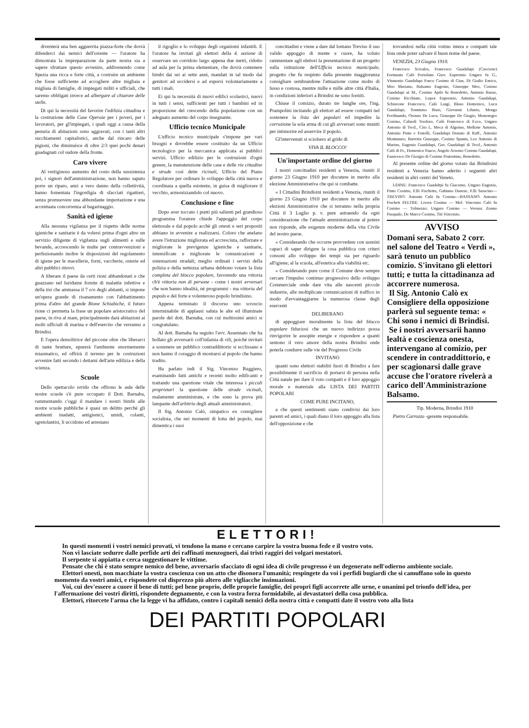diventerà una ben agguerrita piazza-forte che dovrà difenderci dai nemici dell'oriente — l'oratore ha dimostrata la impreparazione da parte nostra sia a sapere sfruttare questo avvenire, addivenendo come Spezia una ricca e forte città, a costruire un ambiente che fosse sufficiente ad accogliere altre migliaia e migliaia di famiglie, di impiegati militi e ufficiali, che saremo obbligati invece ad albergare al chiarore delle stelle.
Di qui la necessità del favorire l'edilizia cittadina e la costruzione delle Case Operaie per i poveri, per i lavoratori, per gl'impiegati, i quali oggi a causa della penuria di abitazioni sono aggravati, con i tanti altri succhiamenti capitalistici, anche dal rincaro delle pigioni, che diminuisce di oltre 2/3 quei pochi denari guadagnati col sudore della fronte.
Caro vivere
Al vertiginoso aumento del costo della sussistenza poi, i signori dell'amministrazione, non hanno saputo porre un riparo, anzi a vero danno della collettività, hanno fomentata l'ingordigia di sfacciati rigattieri, senza promuovere una abbondante importazione e una accentuata concorrenza al bagarinaggio.
Sanità ed igiene
Alla nessuna vigilanza per il rispetto delle norme igieniche e sanitarie è da volersi prima d'ogni altro un servizio diligente di vigilanza sugli alimenti e sulle bevande, accrescendo le multe per contravvenzioni e perfezionando inoltre le disposizioni del regolamento di igiene per le macellerie, forni, vaccherie, osterie ed altri pubblici ritrovi.
A liberare il paese da certi rioni abbandonati e che guazzano nel luridume fornite di malattie infettive e della tisi che ammassa il 7 o/o degli abitanti, si impone un'opera grande di risanamento con l'abbattimento prima d'altro del grande Rione Schiabiche, il futuro rione ci permetta la frase un popolare aristocratico del paese, in riva al mare, principalmente darà abitazioni ai molti ufficiali di marina e dell'esercito che verranno a Brindisi.
E l'opera demolitrice del piccone oltre che liberarci di tante brutture, epurerà l'ambiente enormemente miasmatico, ed offrirà il terreno per le costruzioni avvenire fatti secondo i dettami dell'arte edilizia e della scienza.
Scuole
Dello spettacolo orrido che offrono le aule delle nostre scuole s'è pure occupato il Dott. Barnaba, rammentando c'oggi il mandare i nostri bimbi alle nostre scuole pubbliche è quasi un delitto perchè gli ambienti inadatti, antigienici, umidi, colanti, sgretolantisi, li uccidono ed arrestano
il rigoglio e lo sviluppo degli organismi infantili. E l'oratore ha invitati gli elettori della 4. sezione di osservare un corridoio largo appena due metri, ridotto ad aula per la prima elementare, che dovrà contenere bimbi dai sei ai sette anni, mandati in tal modo dai genitori ad uccidersi e ad esporsi volontariamente a tutti i mali.
Ei qui la necessità di nuovi edifici scolastici, nuovi in tutti i sensi, sufficienti per tutti i bambini ed in proporzione del crescendo della popolazione con un adeguato aumento del corpo insegnante.
Ufficio tecnico Municipale
L'ufficio tecnico municipale s'impone per vari bisogni e dovrebbe essere costituito da un Ufficio tecnologico per la meccanica applicata ai pubblici servizi. Ufficio edilizio per le costruzioni d'ogni genere, la manutenzione delle case e delle vie cittadine e strade così dette ricinali, Ufficio del Piano Regolatore per ordinare lo sviluppo della città nuova e coordinata a quella esistente, in guisa di migliorare il vecchio, armonizzandolo col nuovo.
Conclusione e fine
Dopo aver toccato i punti più salienti pel grandioso programma l'oratore chiede l'appoggio del corpo elettorale e dal popolo acchè gli onesti e seri propositi abbiano in avvenire a realizzarsi. Coloro che anelano avere l'istruzione migliorata ed accresciuta, rafforzate e migliorate le previgenze igieniche e sanitarie, intensificate e migliorate le comunicazioni e sistemazioni stradali; meglio ordinati i servizi della polizia e della nettezza urbana debbono votare la lista completa del blocco popolare, favorendo una vittoria ch'è vittoria non di persone - come i nostri avversari che non hanno idealità, nè programmi - ma vittoria del popolo e del forte e volenteroso popolo brindisino.
Appena terminato il discorso uno scroscio interminabile di applausi saluta le alte ed illuminate parole del dott. Barnaba, con cui moltissimi amici si congratulano.
Al dott. Barnaba ha seguito l'avv. Assennato che ha bollato gli avversarii coll'infamia di vili, poichè invitati a sostenere un pubblico contraddittorio si ecclissano e non hanno il coraggio di mostrarsi al popolo che hanno tradito.
Ha parlato indi il Sig. Vincenzo Ruggiero, esaminando fatti antichi e recenti molto edificanti e trattando una questione vitale che interessa i piccoli proprietari la questione delle strade vicinali, malamente amministrate, e che sono la prova più lampante dell'arbitrio degli attuali amministratori.
Il Sig. Antonio Calò, simpatico ex consigliere socialista, che nei momenti di lotta del popolo, mai dimentica i suoi
concittadini e viene a dare dal lontano Treviso il suo valido appoggio di mente e cuore, ha voluto rammentare agli elettori la presentazione di un progetto sulla istituzione dell'Ufficio tecnico municipale, progetto che fu respinto dalla presente maggioranza consigliare sembrandone l'attuazione come molto di lusso e costosa, mentre mille e mille altre città d'Italia, in condizioni inferiori a Brindisi ne sono forniti.
Chiuse il comizio, durato tre lunghe ore, l'ing. Prampolini incitando gli elettori ad essere compatti nel sostenere la lista dei popolari ed impedire la corruzione la sola arma di cui gli avversari sono muniti per intimorire ed asservire il popolo.
Gl'intervenuti si sciolsero al grido di
VIVA IL BLOCCO!
Un'importante ordine del giorno
I nostri concittadini residenti a Venezia, riuniti il giorno 23 Giugno 1910 per discutere in merito alla elezione Amministrativa che qui si combatte.
« I Cittadini Brindisini residenti a Venezia, riuniti il giorno 23 Giugno 1910 per discutere in merito alle elezioni Amministrative che si terranno nella propria Città il 3 Luglio p. v. pure astraendo da ogni considerazione che l'attuale amministrazione al potere non risponde, alle esigenze moderne della vita Civile del nostro paese.
« Considerando che occorre provvedere con uomini capaci di saper dirigere la cosa pubblica con criteri consoni allo sviluppo dei tempi sia per riguardo all'igiene; al la scuola, all'estetica alla viabilità etc.
« Considerando pure come il Comune deve sempre cercare l'impulso continuo progressivo dello sviluppo Commerciale onde dare vita alle nascenti piccole industrie, alle moltiplicate comunicazioni di traffico in modo d'avvantaggiarne la numerosa classe degli esercenti
DELIBERANO
di appoggiare moralmente la lista del blocco popolare fiduciosi che un nuovo indirizzo possa rinvigorire le assopite energie e rispondere a quanti sentono il vero amore della nostra Brindisi onde poterla condurre sulle vie del Progresso Civile
INVITANO
quanti sono elettori stabiliti fuori di Brindisi a fare possibilmente il sacrificio di portarsi di persona nella Città natale per dare il voto compatti e il loro appoggio morale e materiale alla LISTA DEI PARTITI POPOLARI
COME PURE INCITANO,
a che questi sentimenti siano condivisi dai loro parenti ed amici, i quali diano il loro appoggio alla lista dell'opposizione e che
trovandosi nella città votino intera e compatti tale lista onde poter salvare il buon nome del paese.
VENEZIA, 23 Giugno 1910.
Francesco Scivales, Francesco Guadalupi (Cascione) Fortunato Calò Portolano Giov. Eupremio Ungaro fu G., Vitanonio Guadalupi Fusco Cosimo di Gius. Di Giulio Enrico, Meo Mariano, Balsamo Eugenio, Giuseppe Meo, Cosimo Guadalupi ui M., Cosimo Apile fu Benedetto, Antonio Russo, Cosimo Ricchiuto, Lopez Eupremio, Antonio Guadalupi, Schiavone Francesco, Calò Luigi, Blaso Domenico, Luca Guadalupi, Tommaso Biasi, Giovanni Libario, Menga Ferdinando, Oronzo De Luca, Giuseppe De Giogio, Monenegro Cosimo, Caluedi Teodoro, Calò Francesco di F.sco, Ungaro Antonio di Tecd., Cito L. Meca di Algonso, Mellone Antonio, Antonio Pinto e Fratelli, Guadalupi Donato di Raff., Antonio Montanaro, Barretta Giuseppe, Cosimo Spunta, Leo Antonio di Marino, Eugenio Guadalupi, Gav. Guadalupi di Tecd., Antonio Calò di Fr., Domenico Fuaco, Angelo Arsenio Cosimo Guadalupi, Faancesco De Giorgio di Cosimo Prutentino, Benedetto.
Al presente ordine del giorno votato dai Brindisini residenti a Venezia hanno aderito i seguenti altri residenti in altri centri del Veneto.
UDINE: Francesco Guadaltpi fu Giacomo, Ungaro Eugenio, Pinto Cosimo, F.lli Fischetto, Gabtano Danese, F.lli Saracino—TREVISO: Antonin Calò fu Cosimo—BASSANO: Antonio Fischett FELTRE: Livera Cosimo — Mel: Vincenzo Calò fu Cosimo — Tolmezzo: Ungaro Cosimo — Verona: Zonno Pasquale, De Marco Cosimo, Titi Vincenzo.
AVVISO
Domani sera, Sabato 2 corr. nel salone del Teatro « Verdi », sarà tenuto un pubblico comizio. S'invitano gli elettori tutti; e tutta la cittadinanza ad accorrere numerosa.
Il Sig. Antonio Calò ex Consigliere della opposizione parlerà sul seguente tema: « Chi sono i nemici di Brindisi.
Se i nostri avversarii hanno lealtà e coscienza onesta, intervengano al comizio, per scendere in contraddittorio, e per scagionarsi dalle grave accuse che l'oratore rivelerà a carico dell'Amministrazione Balsamo.
Tip. Moderna, Brindisi 1910
Pietro Carrozzo -gerente responsabile.
ELETTORI!
In questi momenti i vostri nemici provati, vi tendono la mano e cercano carpire la vostra buona fede e il vostro voto.
Non vi lasciate sedurre dalle perfide arti dei raffinati menzogneri, dai tristi raggiri dei volgari mestatori.
Il serpente si appiatta e cerca suggestionare le vittime.
Pensate che chi è stato sempre nemico del bene, avversario sfacciato di ogni idea di civile progresso è un degenerato nell'odierno ambiente sociale.
Elettori onesti, non macchiate la vostra coscienza con un atto che disonora l'umanità; respingete da voi i perfidi bugiardi che si camuffano solo in questo momento da vostri amici, e rispondete col disprezzo più altero alle vigliacche insinuazioni.
Voi, cui dev'essere a cuore il bene di tutti; pel bene proprio, delle proprie famiglie, dei propri figli accorrete alle urne, e unanimi pel trionfo dell'idea, per l'affermazione dei vostri diritti, rispondete degnamente, e con la vostra forza formidabile, ai devastatori della cosa pubblica.
Elettori, ritorcete l'arma che la legge vi ha affidato, contro i capitali nemici della nostra città e compatti date il vostro voto alla lista
DEI PARTITI POPOLARI